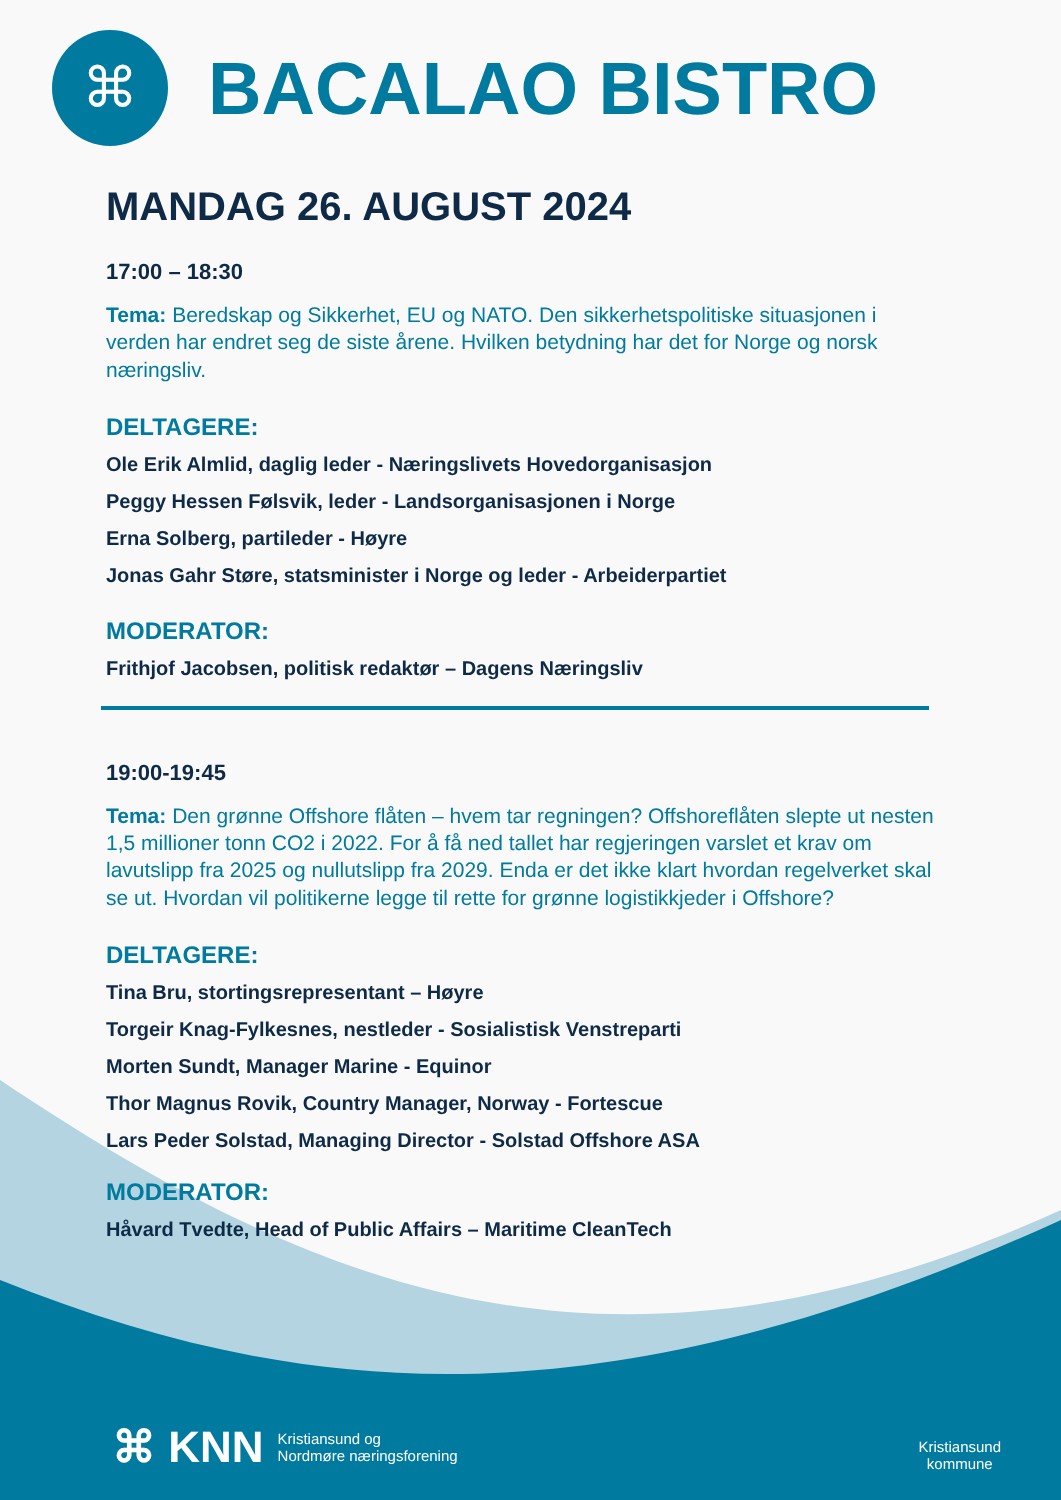⌘
BACALAO BISTRO
MANDAG 26. AUGUST 2024
17:00 – 18:30
Tema: Beredskap og Sikkerhet, EU og NATO. Den sikkerhetspolitiske situasjonen i verden har endret seg de siste årene. Hvilken betydning har det for Norge og norsk næringsliv.
DELTAGERE:
Ole Erik Almlid, daglig leder - Næringslivets Hovedorganisasjon
Peggy Hessen Følsvik, leder - Landsorganisasjonen i Norge
Erna Solberg, partileder - Høyre
Jonas Gahr Støre, statsminister i Norge og leder - Arbeiderpartiet
MODERATOR:
Frithjof Jacobsen, politisk redaktør – Dagens Næringsliv
19:00-19:45
Tema: Den grønne Offshore flåten – hvem tar regningen? Offshoreflåten slepte ut nesten 1,5 millioner tonn CO2 i 2022. For å få ned tallet har regjeringen varslet et krav om lavutslipp fra 2025 og nullutslipp fra 2029. Enda er det ikke klart hvordan regelverket skal se ut. Hvordan vil politikerne legge til rette for grønne logistikkjeder i Offshore?
DELTAGERE:
Tina Bru, stortingsrepresentant – Høyre
Torgeir Knag-Fylkesnes, nestleder - Sosialistisk Venstreparti
Morten Sundt, Manager Marine - Equinor
Thor Magnus Rovik, Country Manager, Norway - Fortescue
Lars Peder Solstad, Managing Director - Solstad Offshore ASA
MODERATOR:
Håvard Tvedte, Head of Public Affairs – Maritime CleanTech
⌘ KNN Kristiansund og
Nordmøre næringsforening
Kristiansund
kommune